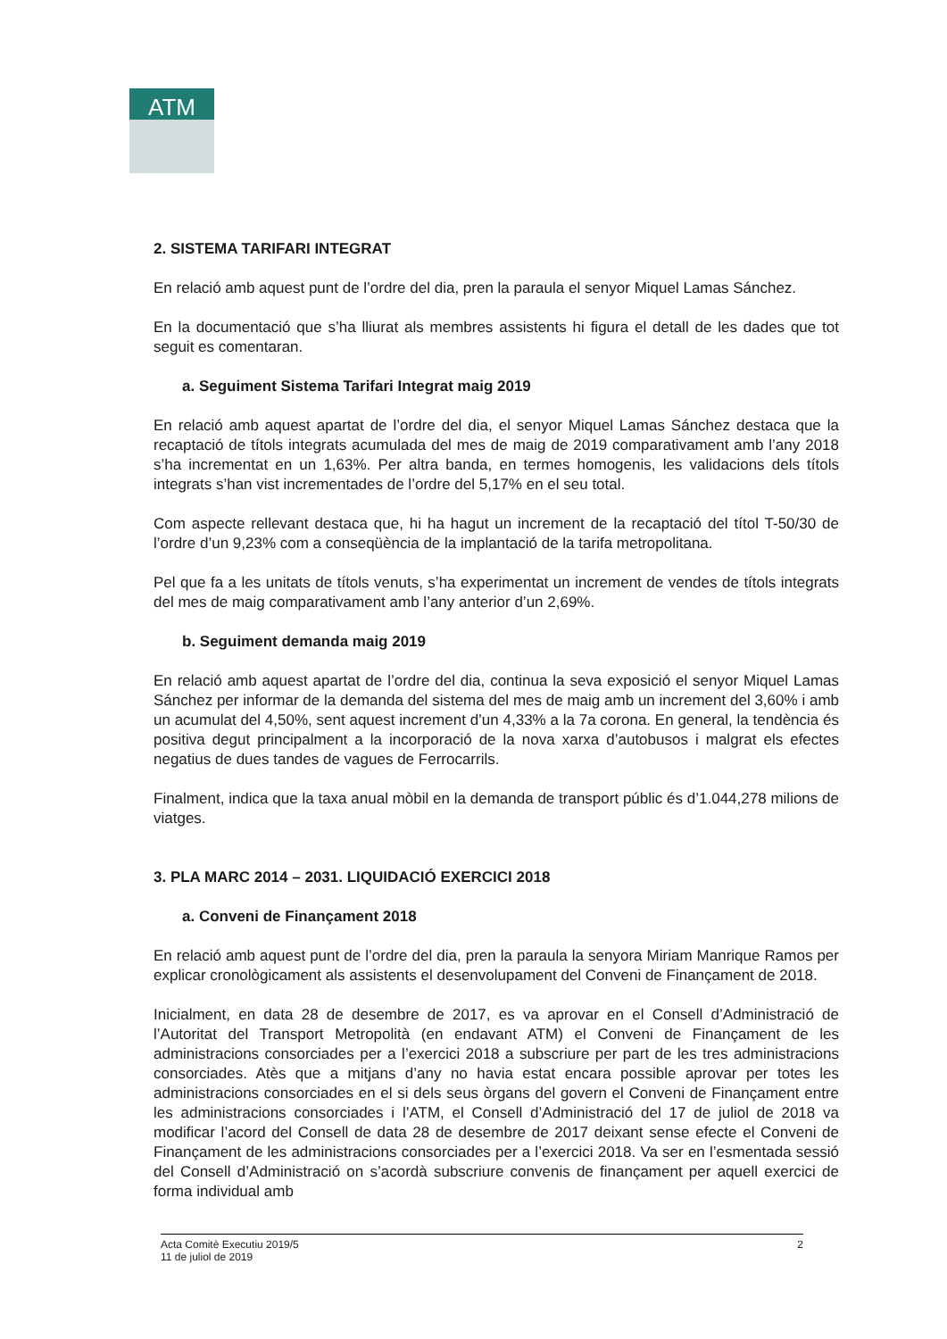ATM
2. SISTEMA TARIFARI INTEGRAT
En relació amb aquest punt de l’ordre del dia, pren la paraula el senyor Miquel Lamas Sánchez.
En la documentació que s’ha lliurat als membres assistents hi figura el detall de les dades que tot seguit es comentaran.
a. Seguiment Sistema Tarifari Integrat maig 2019
En relació amb aquest apartat de l’ordre del dia, el senyor Miquel Lamas Sánchez destaca que la recaptació de títols integrats acumulada del mes de maig de 2019 comparativament amb l’any 2018 s’ha incrementat en un 1,63%. Per altra banda, en termes homogenis, les validacions dels títols integrats s’han vist incrementades de l’ordre del 5,17% en el seu total.
Com aspecte rellevant destaca que, hi ha hagut un increment de la recaptació del títol T-50/30 de l’ordre d’un 9,23% com a conseqüència de la implantació de la tarifa metropolitana.
Pel que fa a les unitats de títols venuts, s’ha experimentat un increment de vendes de títols integrats del mes de maig comparativament amb l’any anterior d’un 2,69%.
b. Seguiment demanda maig 2019
En relació amb aquest apartat de l’ordre del dia, continua la seva exposició el senyor Miquel Lamas Sánchez per informar de la demanda del sistema del mes de maig amb un increment del 3,60% i amb un acumulat del 4,50%, sent aquest increment d’un 4,33% a la 7a corona. En general, la tendència és positiva degut principalment a la incorporació de la nova xarxa d’autobusos i malgrat els efectes negatius de dues tandes de vagues de Ferrocarrils.
Finalment, indica que la taxa anual mòbil en la demanda de transport públic és d’1.044,278 milions de viatges.
3. PLA MARC 2014 – 2031. LIQUIDACIÓ EXERCICI 2018
a. Conveni de Finançament 2018
En relació amb aquest punt de l’ordre del dia, pren la paraula la senyora Miriam Manrique Ramos per explicar cronològicament als assistents el desenvolupament del Conveni de Finançament de 2018.
Inicialment, en data 28 de desembre de 2017, es va aprovar en el Consell d’Administració de l’Autoritat del Transport Metropolità (en endavant ATM) el Conveni de Finançament de les administracions consorciades per a l’exercici 2018 a subscriure per part de les tres administracions consorciades. Atès que a mitjans d’any no havia estat encara possible aprovar per totes les administracions consorciades en el si dels seus òrgans del govern el Conveni de Finançament entre les administracions consorciades i l’ATM, el Consell d’Administració del 17 de juliol de 2018 va modificar l’acord del Consell de data 28 de desembre de 2017 deixant sense efecte el Conveni de Finançament de les administracions consorciades per a l’exercici 2018. Va ser en l’esmentada sessió del Consell d’Administració on s’acordà subscriure convenis de finançament per aquell exercici de forma individual amb
Acta Comitè Executiu 2019/5
11 de juliol de 2019
2